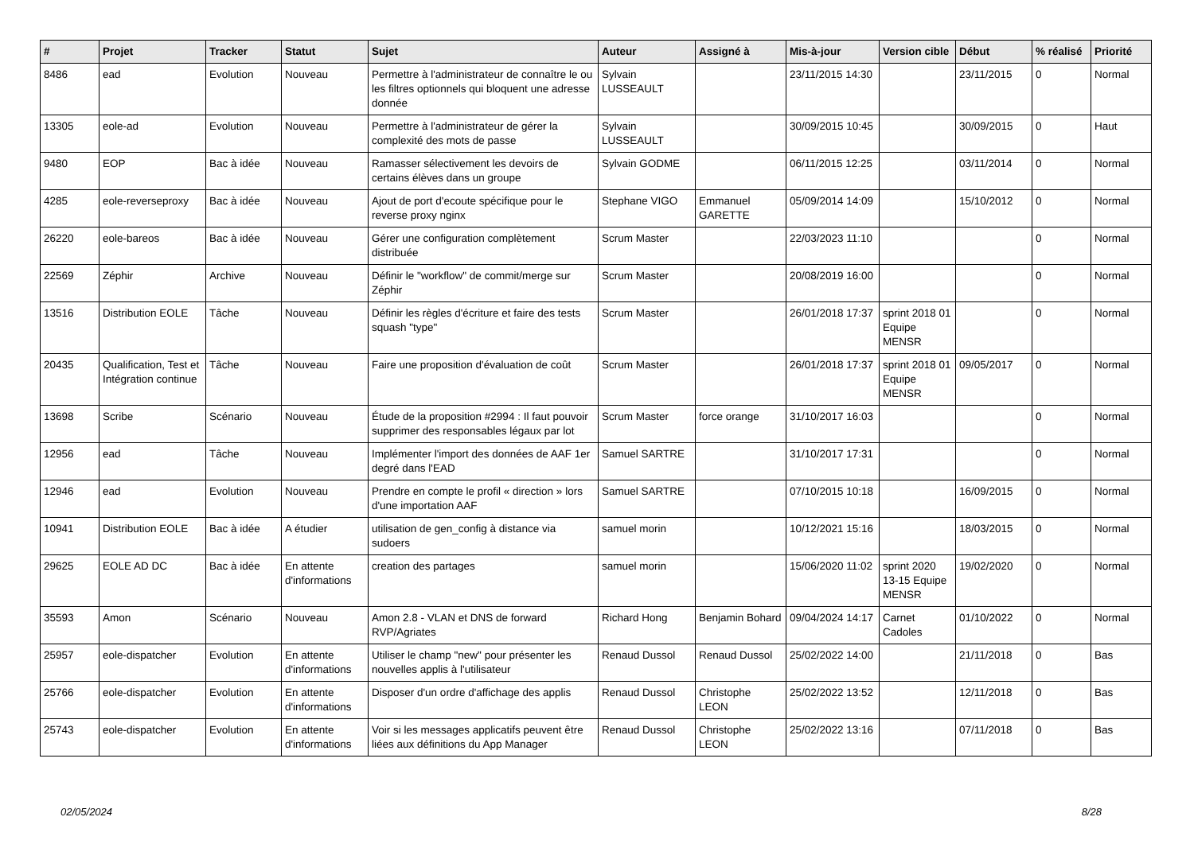| # | Projet | Tracker | Statut | Sujet | Auteur | Assigné à | Mis-à-jour | Version cible | Début | % réalisé | Priorité |
| --- | --- | --- | --- | --- | --- | --- | --- | --- | --- | --- | --- |
| 8486 | ead | Evolution | Nouveau | Permettre à l'administrateur de connaître le ou les filtres optionnels qui bloquent une adresse donnée | Sylvain LUSSEAULT | | 23/11/2015 14:30 | | 23/11/2015 | 0 | Normal |
| 13305 | eole-ad | Evolution | Nouveau | Permettre à l'administrateur de gérer la complexité des mots de passe | Sylvain LUSSEAULT | | 30/09/2015 10:45 | | 30/09/2015 | 0 | Haut |
| 9480 | EOP | Bac à idée | Nouveau | Ramasser sélectivement les devoirs de certains élèves dans un groupe | Sylvain GODME | | 06/11/2015 12:25 | | 03/11/2014 | 0 | Normal |
| 4285 | eole-reverseproxy | Bac à idée | Nouveau | Ajout de port d'ecoute spécifique pour le reverse proxy nginx | Stephane VIGO | Emmanuel GARETTE | 05/09/2014 14:09 | | 15/10/2012 | 0 | Normal |
| 26220 | eole-bareos | Bac à idée | Nouveau | Gérer une configuration complètement distribuée | Scrum Master | | 22/03/2023 11:10 | | | 0 | Normal |
| 22569 | Zéphir | Archive | Nouveau | Définir le "workflow" de commit/merge sur Zéphir | Scrum Master | | 20/08/2019 16:00 | | | 0 | Normal |
| 13516 | Distribution EOLE | Tâche | Nouveau | Définir les règles d'écriture et faire des tests squash "type" | Scrum Master | | 26/01/2018 17:37 | sprint 2018 01 Equipe MENSR | | 0 | Normal |
| 20435 | Qualification, Test et Intégration continue | Tâche | Nouveau | Faire une proposition d'évaluation de coût | Scrum Master | | 26/01/2018 17:37 | sprint 2018 01 Equipe MENSR | 09/05/2017 | 0 | Normal |
| 13698 | Scribe | Scénario | Nouveau | Étude de la proposition #2994 : Il faut pouvoir supprimer des responsables légaux par lot | Scrum Master | force orange | 31/10/2017 16:03 | | | 0 | Normal |
| 12956 | ead | Tâche | Nouveau | Implémenter l'import des données de AAF 1er degré dans l'EAD | Samuel SARTRE | | 31/10/2017 17:31 | | | 0 | Normal |
| 12946 | ead | Evolution | Nouveau | Prendre en compte le profil « direction » lors d'une importation AAF | Samuel SARTRE | | 07/10/2015 10:18 | | 16/09/2015 | 0 | Normal |
| 10941 | Distribution EOLE | Bac à idée | A étudier | utilisation de gen_config à distance via sudoers | samuel morin | | 10/12/2021 15:16 | | 18/03/2015 | 0 | Normal |
| 29625 | EOLE AD DC | Bac à idée | En attente d'informations | creation des partages | samuel morin | | 15/06/2020 11:02 | sprint 2020 13-15 Equipe MENSR | 19/02/2020 | 0 | Normal |
| 35593 | Amon | Scénario | Nouveau | Amon 2.8 - VLAN et DNS de forward RVP/Agriates | Richard Hong | Benjamin Bohard | 09/04/2024 14:17 | Carnet Cadoles | 01/10/2022 | 0 | Normal |
| 25957 | eole-dispatcher | Evolution | En attente d'informations | Utiliser le champ "new" pour présenter les nouvelles applis à l'utilisateur | Renaud Dussol | Renaud Dussol | 25/02/2022 14:00 | | 21/11/2018 | 0 | Bas |
| 25766 | eole-dispatcher | Evolution | En attente d'informations | Disposer d'un ordre d'affichage des applis | Renaud Dussol | Christophe LEON | 25/02/2022 13:52 | | 12/11/2018 | 0 | Bas |
| 25743 | eole-dispatcher | Evolution | En attente d'informations | Voir si les messages applicatifs peuvent être liées aux définitions du App Manager | Renaud Dussol | Christophe LEON | 25/02/2022 13:16 | | 07/11/2018 | 0 | Bas |
02/05/2024 8/28